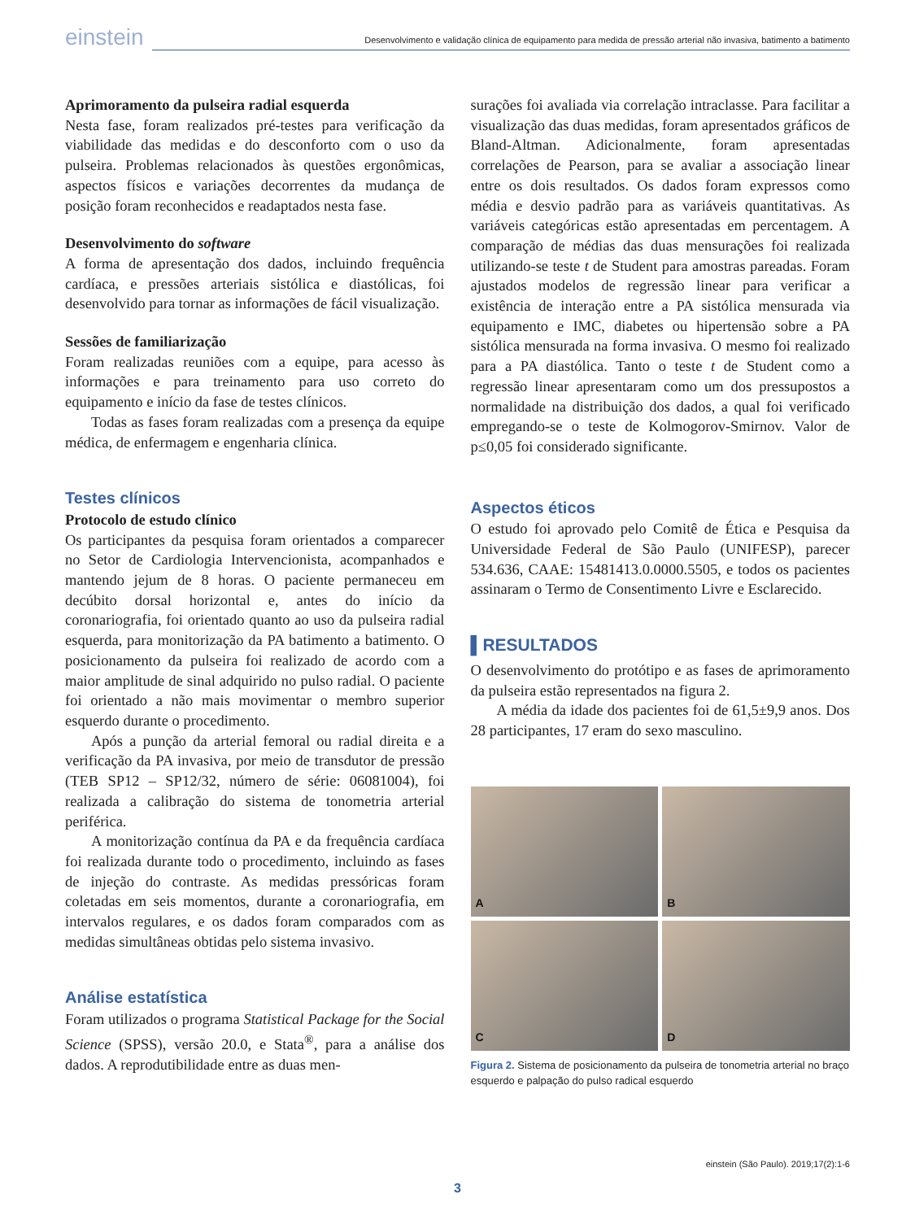einstein
Desenvolvimento e validação clínica de equipamento para medida de pressão arterial não invasiva, batimento a batimento
Aprimoramento da pulseira radial esquerda
Nesta fase, foram realizados pré-testes para verificação da viabilidade das medidas e do desconforto com o uso da pulseira. Problemas relacionados às questões ergonômicas, aspectos físicos e variações decorrentes da mudança de posição foram reconhecidos e readaptados nesta fase.
Desenvolvimento do software
A forma de apresentação dos dados, incluindo frequência cardíaca, e pressões arteriais sistólica e diastólicas, foi desenvolvido para tornar as informações de fácil visualização.
Sessões de familiarização
Foram realizadas reuniões com a equipe, para acesso às informações e para treinamento para uso correto do equipamento e início da fase de testes clínicos.
Todas as fases foram realizadas com a presença da equipe médica, de enfermagem e engenharia clínica.
Testes clínicos
Protocolo de estudo clínico
Os participantes da pesquisa foram orientados a comparecer no Setor de Cardiologia Intervencionista, acompanhados e mantendo jejum de 8 horas. O paciente permaneceu em decúbito dorsal horizontal e, antes do início da coronariografia, foi orientado quanto ao uso da pulseira radial esquerda, para monitorização da PA batimento a batimento. O posicionamento da pulseira foi realizado de acordo com a maior amplitude de sinal adquirido no pulso radial. O paciente foi orientado a não mais movimentar o membro superior esquerdo durante o procedimento.
Após a punção da arterial femoral ou radial direita e a verificação da PA invasiva, por meio de transdutor de pressão (TEB SP12 – SP12/32, número de série: 06081004), foi realizada a calibração do sistema de tonometria arterial periférica.
A monitorização contínua da PA e da frequência cardíaca foi realizada durante todo o procedimento, incluindo as fases de injeção do contraste. As medidas pressóricas foram coletadas em seis momentos, durante a coronariografia, em intervalos regulares, e os dados foram comparados com as medidas simultâneas obtidas pelo sistema invasivo.
Análise estatística
Foram utilizados o programa Statistical Package for the Social Science (SPSS), versão 20.0, e Stata<sup>®</sup>, para a análise dos dados. A reprodutibilidade entre as duas men-
surações foi avaliada via correlação intraclasse. Para facilitar a visualização das duas medidas, foram apresentados gráficos de Bland-Altman. Adicionalmente, foram apresentadas correlações de Pearson, para se avaliar a associação linear entre os dois resultados. Os dados foram expressos como média e desvio padrão para as variáveis quantitativas. As variáveis categóricas estão apresentadas em percentagem. A comparação de médias das duas mensurações foi realizada utilizando-se teste t de Student para amostras pareadas. Foram ajustados modelos de regressão linear para verificar a existência de interação entre a PA sistólica mensurada via equipamento e IMC, diabetes ou hipertensão sobre a PA sistólica mensurada na forma invasiva. O mesmo foi realizado para a PA diastólica. Tanto o teste t de Student como a regressão linear apresentaram como um dos pressupostos a normalidade na distribuição dos dados, a qual foi verificado empregando-se o teste de Kolmogorov-Smirnov. Valor de p≤0,05 foi considerado significante.
Aspectos éticos
O estudo foi aprovado pelo Comitê de Ética e Pesquisa da Universidade Federal de São Paulo (UNIFESP), parecer 534.636, CAAE: 15481413.0.0000.5505, e todos os pacientes assinaram o Termo de Consentimento Livre e Esclarecido.
▌RESULTADOS
O desenvolvimento do protótipo e as fases de aprimoramento da pulseira estão representados na figura 2.
A média da idade dos pacientes foi de 61,5±9,9 anos. Dos 28 participantes, 17 eram do sexo masculino.
A
B
C
D
Figura 2. Sistema de posicionamento da pulseira de tonometria arterial no braço esquerdo e palpação do pulso radical esquerdo
einstein (São Paulo). 2019;17(2):1-6
3